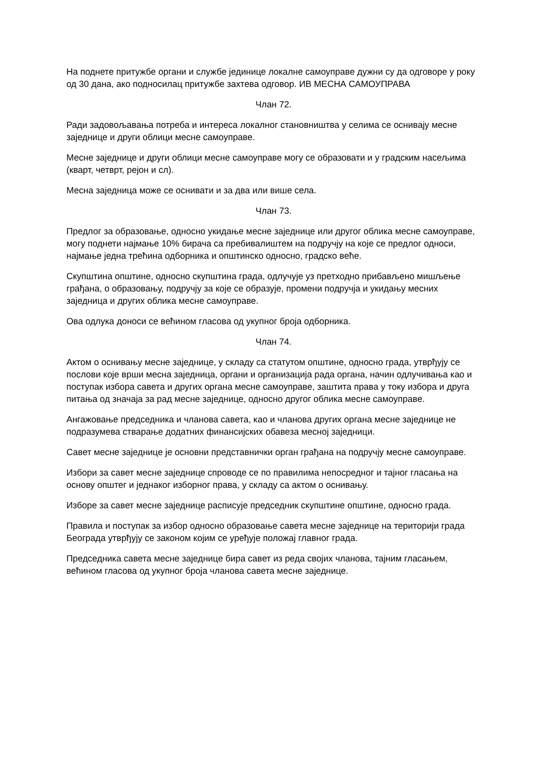На поднете притужбе органи и службе јединице локалне самоуправе дужни су да одговоре у року од 30 дана, ако подносилац притужбе захтева одговор. ИВ МЕСНА САМОУПРАВА
Члан 72.
Ради задовољавања потреба и интереса локалног становништва у селима се оснивају месне заједнице и други облици месне самоуправе.
Месне заједнице и други облици месне самоуправе могу се образовати и у градским насељима (кварт, четврт, рејон и сл).
Месна заједница може се оснивати и за два или више села.
Члан 73.
Предлог за образовање, односно укидање месне заједнице или другог облика месне самоуправе, могу поднети најмање 10% бирача са пребивалиштем на подручју на које се предлог односи, најмање једна трећина одборника и општинско односно, градско веће.
Скупштина општине, односно скупштина града, одлучује уз претходно прибављено мишљење грађана, о образовању, подручју за које се образује, промени подручја и укидању месних заједница и других облика месне самоуправе.
Ова одлука доноси се већином гласова од укупног броја одборника.
Члан 74.
Актом о оснивању месне заједнице, у складу са статутом општине, односно града, утврђују се послови које врши месна заједница, органи и организација рада органа, начин одлучивања као и поступак избора савета и других органа месне самоуправе, заштита права у току избора и друга питања од значаја за рад месне заједнице, односно другог облика месне самоуправе.
Ангажовање председника и чланова савета, као и чланова других органа месне заједнице не подразумева стварање додатних финансијских обавеза месној заједници.
Савет месне заједнице је основни представнички орган грађана на подручју месне самоуправе.
Избори за савет месне заједнице спроводе се по правилима непосредног и тајног гласања на основу општег и једнаког изборног права, у складу са актом о оснивању.
Изборе за савет месне заједнице расписује председник скупштине општине, односно града.
Правила и поступак за избор односно образовање савета месне заједнице на територији града Београда утврђују се законом којим се уређује положај главног града.
Председника савета месне заједнице бира савет из реда својих чланова, тајним гласањем, већином гласова од укупног броја чланова савета месне заједнице.